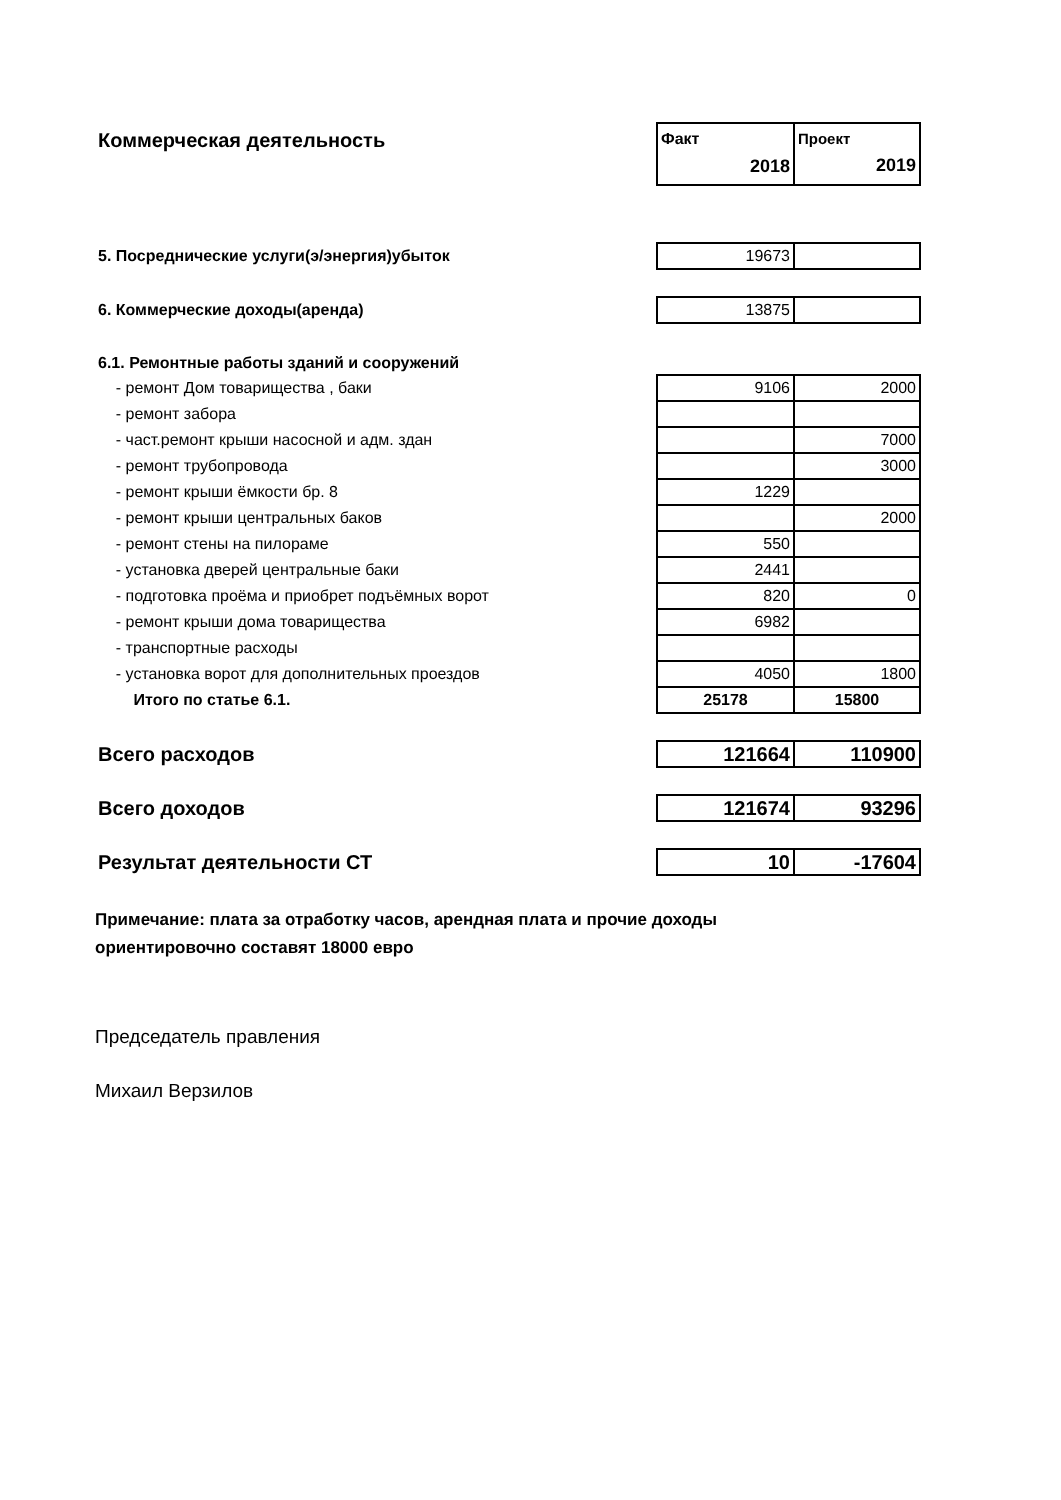| Коммерческая деятельность | Факт 2018 | Проект 2019 |
| 5. Посреднические услуги(э/энергия)убыток | 19673 | |
| 6. Коммерческие доходы(аренда) | 13875 | |
| 6.1. Ремонтные работы зданий и сооружений | | |
| - ремонт Дом товарищества , баки | 9106 | 2000 |
| - ремонт забора | | |
| - част.ремонт крыши насосной и адм. здан | | 7000 |
| - ремонт трубопровода | | 3000 |
| - ремонт крыши ёмкости бр. 8 | 1229 | |
| - ремонт крыши центральных баков | | 2000 |
| - ремонт стены на пилораме | 550 | |
| - установка дверей центральные баки | 2441 | |
| - подготовка проёма и приобрет подъёмных ворот | 820 | 0 |
| - ремонт крыши дома товарищества | 6982 | |
| - транспортные расходы | | |
| - установка ворот для дополнительных проездов | 4050 | 1800 |
| Итого по статье 6.1. | 25178 | 15800 |
| Всего расходов | 121664 | 110900 |
| Всего доходов | 121674 | 93296 |
| Результат деятельности СТ | 10 | -17604 |
Примечание: плата за отработку часов, арендная плата и прочие доходы
ориентировочно составят 18000 евро
Председатель правления
Михаил Верзилов